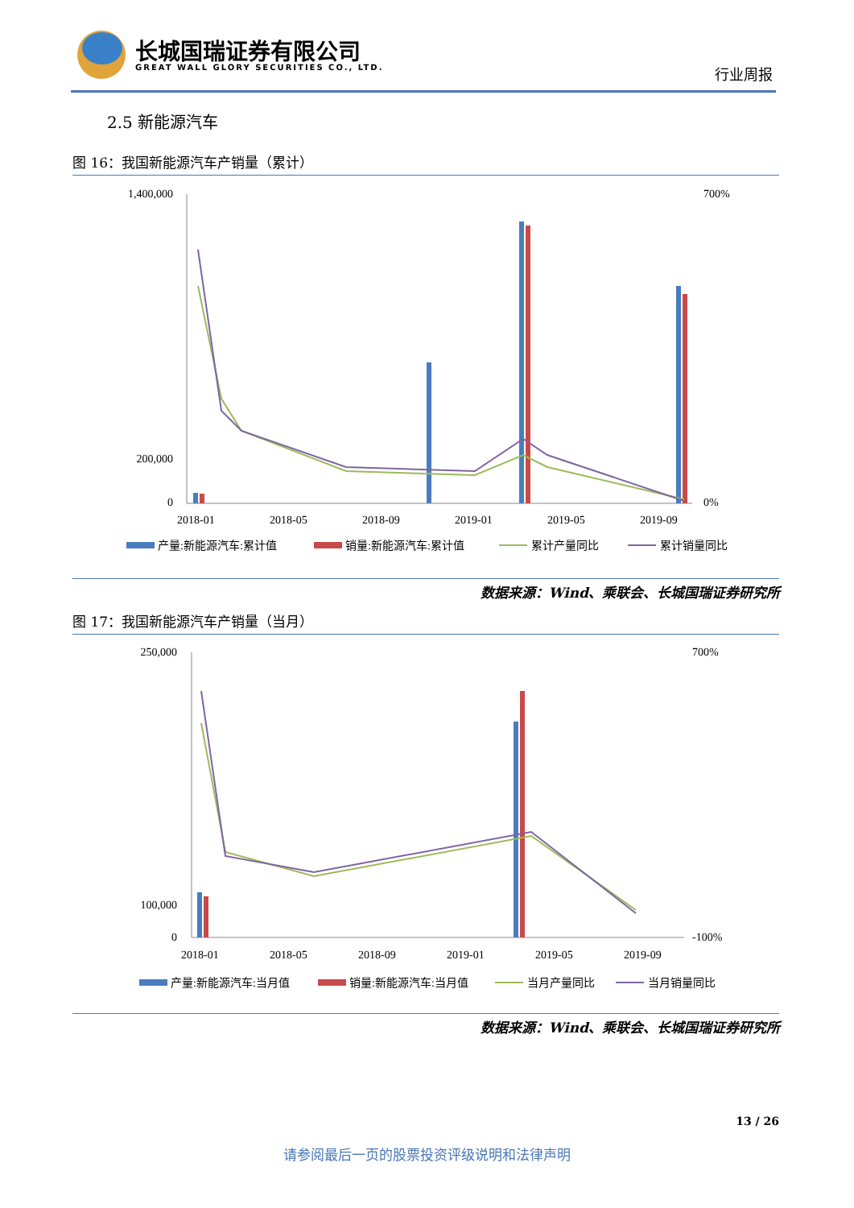长城国瑞证券有限公司
GREAT WALL GLORY SECURITIES CO., LTD.
行业周报
2.5 新能源汽车
图 16：我国新能源汽车产销量（累计）
1,400,000
200,000
0
700%
0%
2018-01
2018-05
2018-09
2019-01
2019-05
2019-09
产量:新能源汽车:累计值
销量:新能源汽车:累计值
累计产量同比
累计销量同比
数据来源：Wind、乘联会、长城国瑞证券研究所
图 17：我国新能源汽车产销量（当月）
250,000
100,000
0
700%
-100%
2018-01
2018-05
2018-09
2019-01
2019-05
2019-09
产量:新能源汽车:当月值
销量:新能源汽车:当月值
当月产量同比
当月销量同比
数据来源：Wind、乘联会、长城国瑞证券研究所
13 / 26
请参阅最后一页的股票投资评级说明和法律声明